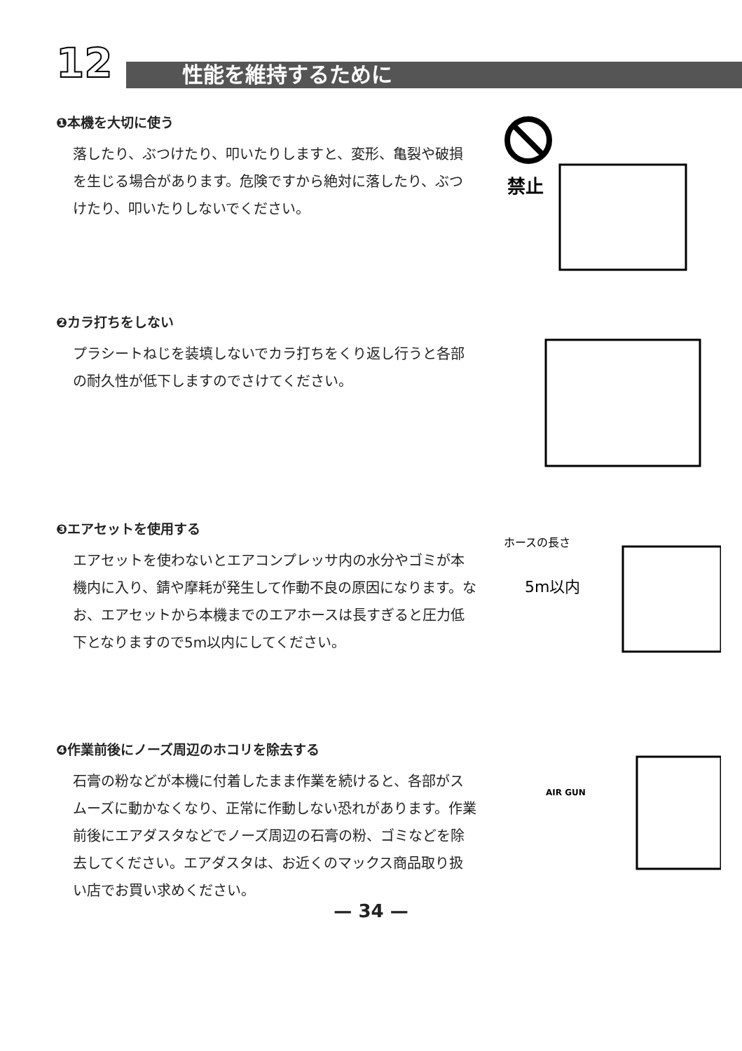12 性能を維持するために
❶本機を大切に使う
落したり、ぶつけたり、叩いたりしますと、変形、亀裂や破損を生じる場合があります。危険ですから絶対に落したり、ぶつけたり、叩いたりしないでください。
禁止
❷カラ打ちをしない
プラシートねじを装填しないでカラ打ちをくり返し行うと各部の耐久性が低下しますのでさけてください。
❸エアセットを使用する
エアセットを使わないとエアコンプレッサ内の水分やゴミが本機内に入り、錆や摩耗が発生して作動不良の原因になります。なお、エアセットから本機までのエアホースは長すぎると圧力低下となりますので5m以内にしてください。
ホースの長さ
5m以内
❹作業前後にノーズ周辺のホコリを除去する
石膏の粉などが本機に付着したまま作業を続けると、各部がスムーズに動かなくなり、正常に作動しない恐れがあります。作業前後にエアダスタなどでノーズ周辺の石膏の粉、ゴミなどを除去してください。エアダスタは、お近くのマックス商品取り扱い店でお買い求めください。
AIR GUN
— 34 —